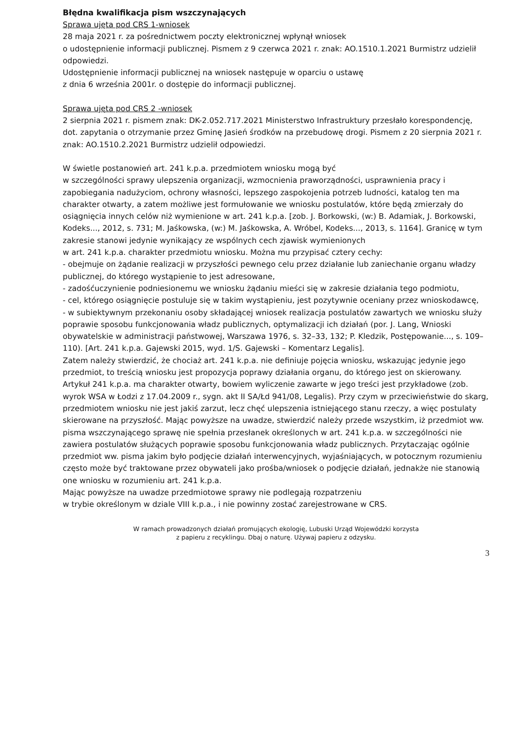Błędna kwalifikacja pism wszczynających
Sprawa ujęta pod CRS 1-wniosek
28 maja 2021 r. za pośrednictwem poczty elektronicznej wpłynął wniosek
o udostępnienie informacji publicznej. Pismem z 9 czerwca 2021 r. znak: AO.1510.1.2021 Burmistrz udzielił odpowiedzi.
Udostępnienie informacji publicznej na wniosek następuje w oparciu o ustawę
z dnia 6 września 2001r. o dostępie do informacji publicznej.
Sprawa ujęta pod CRS 2 -wniosek
2 sierpnia 2021 r. pismem znak: DK-2.052.717.2021 Ministerstwo Infrastruktury przesłało korespondencję, dot. zapytania o otrzymanie przez Gminę Jasień środków na przebudowę drogi. Pismem z 20 sierpnia 2021 r. znak: AO.1510.2.2021 Burmistrz udzielił odpowiedzi.
W świetle postanowień art. 241 k.p.a. przedmiotem wniosku mogą być
w szczególności sprawy ulepszenia organizacji, wzmocnienia praworządności, usprawnienia pracy i zapobiegania nadużyciom, ochrony własności, lepszego zaspokojenia potrzeb ludności, katalog ten ma charakter otwarty, a zatem możliwe jest formułowanie we wniosku postulatów, które będą zmierzały do osiągnięcia innych celów niż wymienione w art. 241 k.p.a. [zob. J. Borkowski, (w:) B. Adamiak, J. Borkowski, Kodeks..., 2012, s. 731; M. Jaśkowska, (w:) M. Jaśkowska, A. Wróbel, Kodeks..., 2013, s. 1164]. Granicę w tym zakresie stanowi jedynie wynikający ze wspólnych cech zjawisk wymienionych
w art. 241 k.p.a. charakter przedmiotu wniosku. Można mu przypisać cztery cechy:
- obejmuje on żądanie realizacji w przyszłości pewnego celu przez działanie lub zaniechanie organu władzy publicznej, do którego wystąpienie to jest adresowane,
- zadośćuczynienie podniesionemu we wniosku żądaniu mieści się w zakresie działania tego podmiotu,
- cel, którego osiągnięcie postuluje się w takim wystąpieniu, jest pozytywnie oceniany przez wnioskodawcę,
- w subiektywnym przekonaniu osoby składającej wniosek realizacja postulatów zawartych we wniosku służy poprawie sposobu funkcjonowania władz publicznych, optymalizacji ich działań (por. J. Lang, Wnioski obywatelskie w administracji państwowej, Warszawa 1976, s. 32–33, 132; P. Kledzik, Postępowanie..., s. 109–110). [Art. 241 k.p.a. Gajewski 2015, wyd. 1/S. Gajewski – Komentarz Legalis].
Zatem należy stwierdzić, że chociaż art. 241 k.p.a. nie definiuje pojęcia wniosku, wskazując jedynie jego przedmiot, to treścią wniosku jest propozycja poprawy działania organu, do którego jest on skierowany. Artykuł 241 k.p.a. ma charakter otwarty, bowiem wyliczenie zawarte w jego treści jest przykładowe (zob. wyrok WSA w Łodzi z 17.04.2009 r., sygn. akt II SA/Łd 941/08, Legalis). Przy czym w przeciwieństwie do skarg, przedmiotem wniosku nie jest jakiś zarzut, lecz chęć ulepszenia istniejącego stanu rzeczy, a więc postulaty skierowane na przyszłość. Mając powyższe na uwadze, stwierdzić należy przede wszystkim, iż przedmiot ww. pisma wszczynającego sprawę nie spełnia przesłanek określonych w art. 241 k.p.a. w szczególności nie zawiera postulatów służących poprawie sposobu funkcjonowania władz publicznych. Przytaczając ogólnie przedmiot ww. pisma jakim było podjęcie działań interwencyjnych, wyjaśniających, w potocznym rozumieniu często może być traktowane przez obywateli jako prośba/wniosek o podjęcie działań, jednakże nie stanowią one wniosku w rozumieniu art. 241 k.p.a.
Mając powyższe na uwadze przedmiotowe sprawy nie podlegają rozpatrzeniu
w trybie określonym w dziale VIII k.p.a., i nie powinny zostać zarejestrowane w CRS.
W ramach prowadzonych działań promujących ekologię, Lubuski Urząd Wojewódzki korzysta
z papieru z recyklingu. Dbaj o naturę. Używaj papieru z odzysku.
3